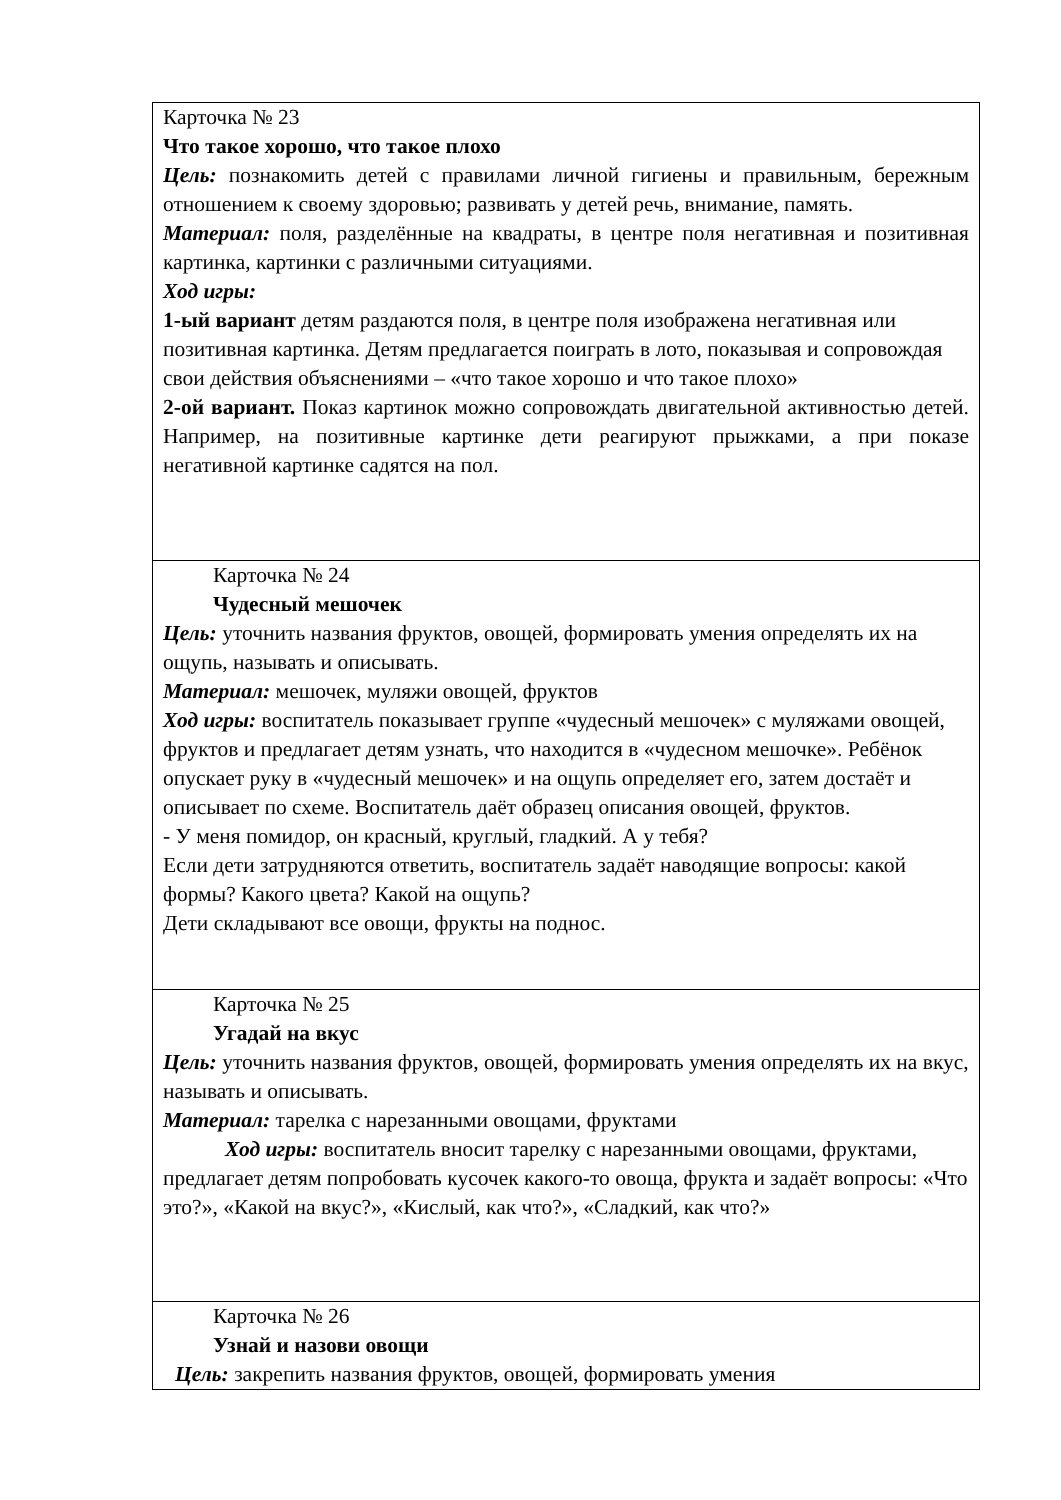| Карточка № 23 Что такое хорошо, что такое плохо Цель: познакомить детей с правилами личной гигиены и правильным, бережным отношением к своему здоровью; развивать у детей речь, внимание, память. Материал: поля, разделённые на квадраты, в центре поля негативная и позитивная картинка, картинки с различными ситуациями. Ход игры: 1-ый вариант детям раздаются поля, в центре поля изображена негативная или позитивная картинка. Детям предлагается поиграть в лото, показывая и сопровождая свои действия объяснениями – «что такое хорошо и что такое плохо» 2-ой вариант. Показ картинок можно сопровождать двигательной активностью детей. Например, на позитивные картинке дети реагируют прыжками, а при показе негативной картинке садятся на пол. |
| Карточка № 24 Чудесный мешочек Цель: уточнить названия фруктов, овощей, формировать умения определять их на ощупь, называть и описывать. Материал: мешочек, муляжи овощей, фруктов Ход игры: воспитатель показывает группе «чудесный мешочек» с муляжами овощей, фруктов и предлагает детям узнать, что находится в «чудесном мешочке». Ребёнок опускает руку в «чудесный мешочек» и на ощупь определяет его, затем достаёт и описывает по схеме. Воспитатель даёт образец описания овощей, фруктов. - У меня помидор, он красный, круглый, гладкий. А у тебя? Если дети затрудняются ответить, воспитатель задаёт наводящие вопросы: какой формы? Какого цвета? Какой на ощупь? Дети складывают все овощи, фрукты на поднос. |
| Карточка № 25 Угадай на вкус Цель: уточнить названия фруктов, овощей, формировать умения определять их на вкус, называть и описывать. Материал: тарелка с нарезанными овощами, фруктами Ход игры: воспитатель вносит тарелку с нарезанными овощами, фруктами, предлагает детям попробовать кусочек какого-то овоща, фрукта и задаёт вопросы: «Что это?», «Какой на вкус?», «Кислый, как что?», «Сладкий, как что?» |
| Карточка № 26 Узнай и назови овощи Цель: закрепить названия фруктов, овощей, формировать умения |